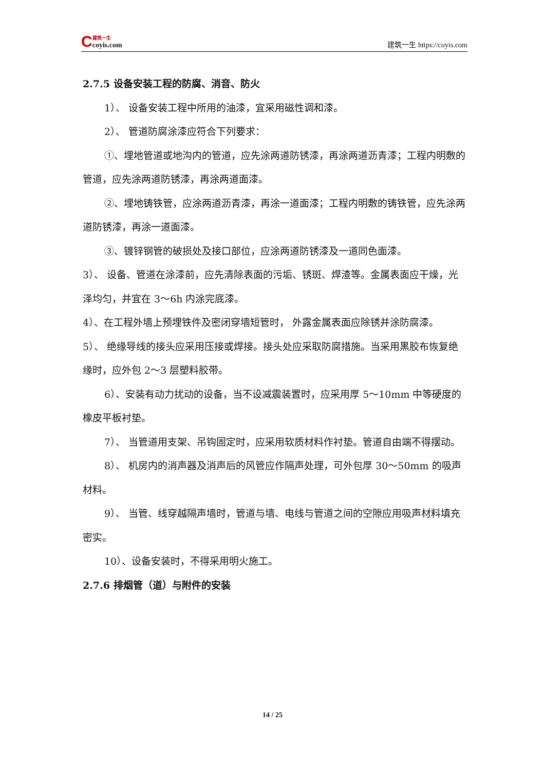C
建筑一生
coyis.com
建筑一生 https://coyis.com
2.7.5 设备安装工程的防腐、消音、防火
1）、 设备安装工程中所用的油漆，宜采用磁性调和漆。
2）、 管道防腐涂漆应符合下列要求：
①、埋地管道或地沟内的管道，应先涂两道防锈漆，再涂两道沥青漆；工程内明敷的管道，应先涂两道防锈漆，再涂两道面漆。
②、埋地铸铁管，应涂两道沥青漆，再涂一道面漆；工程内明敷的铸铁管，应先涂两道防锈漆，再涂一道面漆。
③、镀锌钢管的破损处及接口部位，应涂两道防锈漆及一道同色面漆。
3）、 设备、管道在涂漆前，应先清除表面的污垢、锈斑、焊渣等。金属表面应干燥，光泽均匀，并宜在 3～6h 内涂完底漆。
4）、在工程外墙上预埋铁件及密闭穿墙短管时， 外露金属表面应除锈并涂防腐漆。
5）、 绝缘导线的接头应采用压接或焊接。接头处应采取防腐措施。当采用黑胶布恢复绝缘时，应外包 2～3 层塑料胶带。
6）、安装有动力扰动的设备，当不设减震装置时，应采用厚 5～10mm 中等硬度的橡皮平板衬垫。
7）、 当管道用支架、吊钩固定时，应采用软质材料作衬垫。管道自由端不得摆动。
8）、 机房内的消声器及消声后的风管应作隔声处理，可外包厚 30～50mm 的吸声材料。
9）、 当管、线穿越隔声墙时，管道与墙、电线与管道之间的空隙应用吸声材料填充密实。
10）、设备安装时，不得采用明火施工。
2.7.6 排烟管（道）与附件的安装
14 / 25